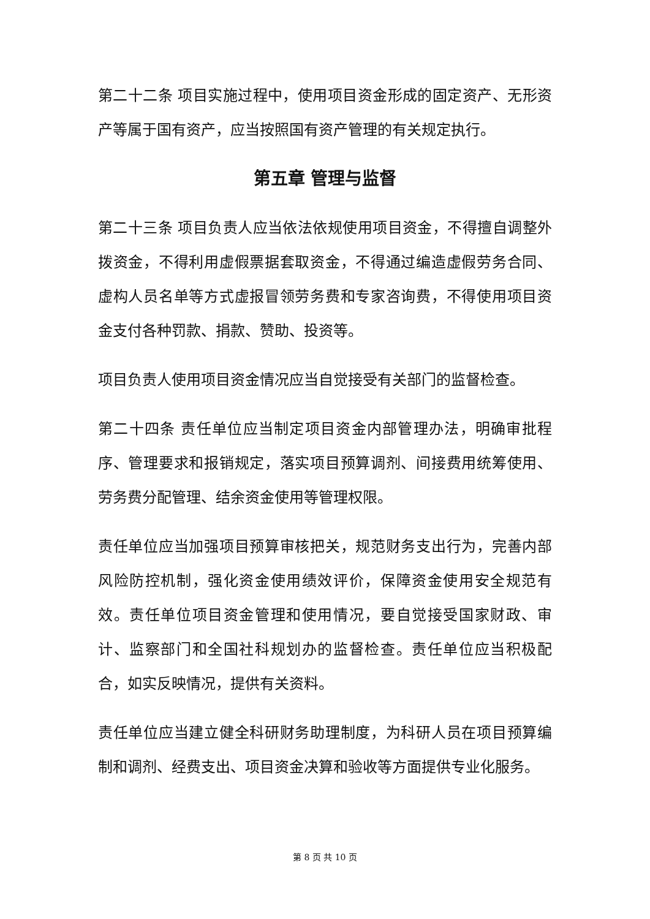第二十二条 项目实施过程中，使用项目资金形成的固定资产、无形资产等属于国有资产，应当按照国有资产管理的有关规定执行。
第五章 管理与监督
第二十三条 项目负责人应当依法依规使用项目资金，不得擅自调整外拨资金，不得利用虚假票据套取资金，不得通过编造虚假劳务合同、虚构人员名单等方式虚报冒领劳务费和专家咨询费，不得使用项目资金支付各种罚款、捐款、赞助、投资等。
项目负责人使用项目资金情况应当自觉接受有关部门的监督检查。
第二十四条 责任单位应当制定项目资金内部管理办法，明确审批程序、管理要求和报销规定，落实项目预算调剂、间接费用统筹使用、劳务费分配管理、结余资金使用等管理权限。
责任单位应当加强项目预算审核把关，规范财务支出行为，完善内部风险防控机制，强化资金使用绩效评价，保障资金使用安全规范有效。责任单位项目资金管理和使用情况，要自觉接受国家财政、审计、监察部门和全国社科规划办的监督检查。责任单位应当积极配合，如实反映情况，提供有关资料。
责任单位应当建立健全科研财务助理制度，为科研人员在项目预算编制和调剂、经费支出、项目资金决算和验收等方面提供专业化服务。
第 8 页 共 10 页